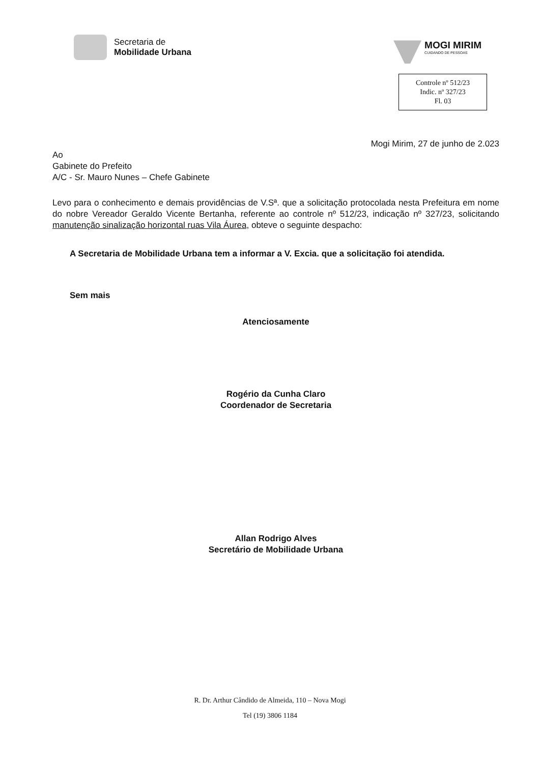Secretaria de
Mobilidade Urbana
MOGI MIRIM
CUIDANDO DE PESSOAS
Controle nº 512/23
Indic. nº 327/23
Fl. 03
Mogi Mirim, 27 de junho de 2.023
Ao
Gabinete do Prefeito
A/C - Sr. Mauro Nunes – Chefe Gabinete
Levo para o conhecimento e demais providências de V.Sª. que a solicitação protocolada nesta Prefeitura em nome do nobre Vereador Geraldo Vicente Bertanha, referente ao controle nº 512/23, indicação nº 327/23, solicitando manutenção sinalização horizontal ruas Vila Áurea, obteve o seguinte despacho:
A Secretaria de Mobilidade Urbana tem a informar a V. Excia. que a solicitação foi atendida.
Sem mais
Atenciosamente
Rogério da Cunha Claro
Coordenador de Secretaria
Allan Rodrigo Alves
Secretário de Mobilidade Urbana
R. Dr. Arthur Cândido de Almeida, 110 – Nova Mogi
Tel (19) 3806 1184